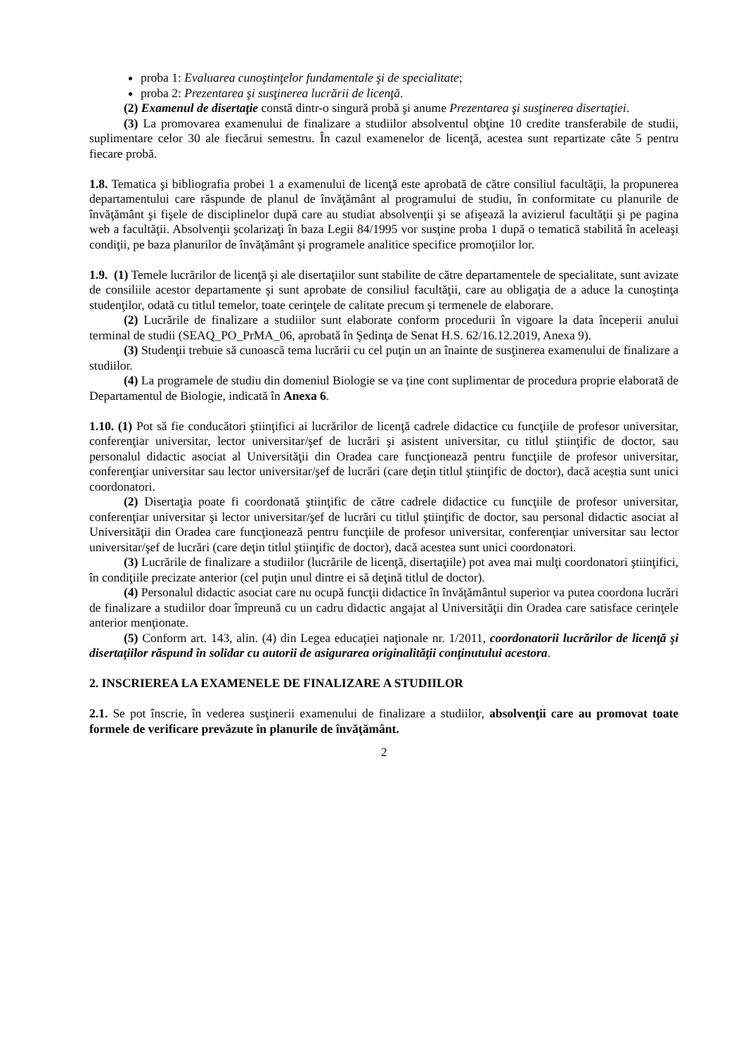proba 1: Evaluarea cunoştinţelor fundamentale şi de specialitate;
proba 2: Prezentarea şi susţinerea lucrării de licenţă.
(2) Examenul de disertaţie constă dintr-o singură probă şi anume Prezentarea şi susţinerea disertaţiei.
(3) La promovarea examenului de finalizare a studiilor absolventul obţine 10 credite transferabile de studii, suplimentare celor 30 ale fiecărui semestru. În cazul examenelor de licenţă, acestea sunt repartizate câte 5 pentru fiecare probă.
1.8. Tematica şi bibliografia probei 1 a examenului de licenţă este aprobată de către consiliul facultăţii, la propunerea departamentului care răspunde de planul de învăţământ al programului de studiu, în conformitate cu planurile de învăţământ şi fişele de disciplinelor după care au studiat absolvenţii şi se afişează la avizierul facultăţii şi pe pagina web a facultăţii. Absolvenţii şcolarizaţi în baza Legii 84/1995 vor susţine proba 1 după o tematică stabilită în aceleaşi condiţii, pe baza planurilor de învăţământ şi programele analitice specifice promoţiilor lor.
1.9. (1) Temele lucrărilor de licenţă şi ale disertaţiilor sunt stabilite de către departamentele de specialitate, sunt avizate de consiliile acestor departamente şi sunt aprobate de consiliul facultăţii, care au obligaţia de a aduce la cunoştinţa studenţilor, odată cu titlul temelor, toate cerinţele de calitate precum şi termenele de elaborare.
(2) Lucrările de finalizare a studiilor sunt elaborate conform procedurii în vigoare la data începerii anului terminal de studii (SEAQ_PO_PrMA_06, aprobată în Şedinţa de Senat H.S. 62/16.12.2019, Anexa 9).
(3) Studenţii trebuie să cunoască tema lucrării cu cel puţin un an înainte de susţinerea examenului de finalizare a studiilor.
(4) La programele de studiu din domeniul Biologie se va ține cont suplimentar de procedura proprie elaborată de Departamentul de Biologie, indicată în Anexa 6.
1.10. (1) Pot să fie conducători ştiinţifici ai lucrărilor de licenţă cadrele didactice cu funcţiile de profesor universitar, conferenţiar universitar, lector universitar/şef de lucrări şi asistent universitar, cu titlul ştiinţific de doctor, sau personalul didactic asociat al Universităţii din Oradea care funcţionează pentru funcţiile de profesor universitar, conferenţiar universitar sau lector universitar/şef de lucrări (care deţin titlul ştiinţific de doctor), dacă aceștia sunt unici coordonatori.
(2) Disertaţia poate fi coordonată ştiinţific de către cadrele didactice cu funcţiile de profesor universitar, conferenţiar universitar şi lector universitar/şef de lucrări cu titlul ştiinţific de doctor, sau personal didactic asociat al Universităţii din Oradea care funcţionează pentru funcţiile de profesor universitar, conferenţiar universitar sau lector universitar/şef de lucrări (care deţin titlul ştiinţific de doctor), dacă acestea sunt unici coordonatori.
(3) Lucrările de finalizare a studiilor (lucrările de licenţă, disertaţiile) pot avea mai mulţi coordonatori ştiinţifici, în condiţiile precizate anterior (cel puţin unul dintre ei să deţină titlul de doctor).
(4) Personalul didactic asociat care nu ocupă funcţii didactice în învăţământul superior va putea coordona lucrări de finalizare a studiilor doar împreună cu un cadru didactic angajat al Universităţii din Oradea care satisface cerinţele anterior menţionate.
(5) Conform art. 143, alin. (4) din Legea educaţiei naţionale nr. 1/2011, coordonatorii lucrărilor de licenţă şi disertaţiilor răspund în solidar cu autorii de asigurarea originalităţii conţinutului acestora.
2. INSCRIEREA LA EXAMENELE DE FINALIZARE A STUDIILOR
2.1. Se pot înscrie, în vederea susţinerii examenului de finalizare a studiilor, absolvenţii care au promovat toate formele de verificare prevăzute în planurile de învăţământ.
2